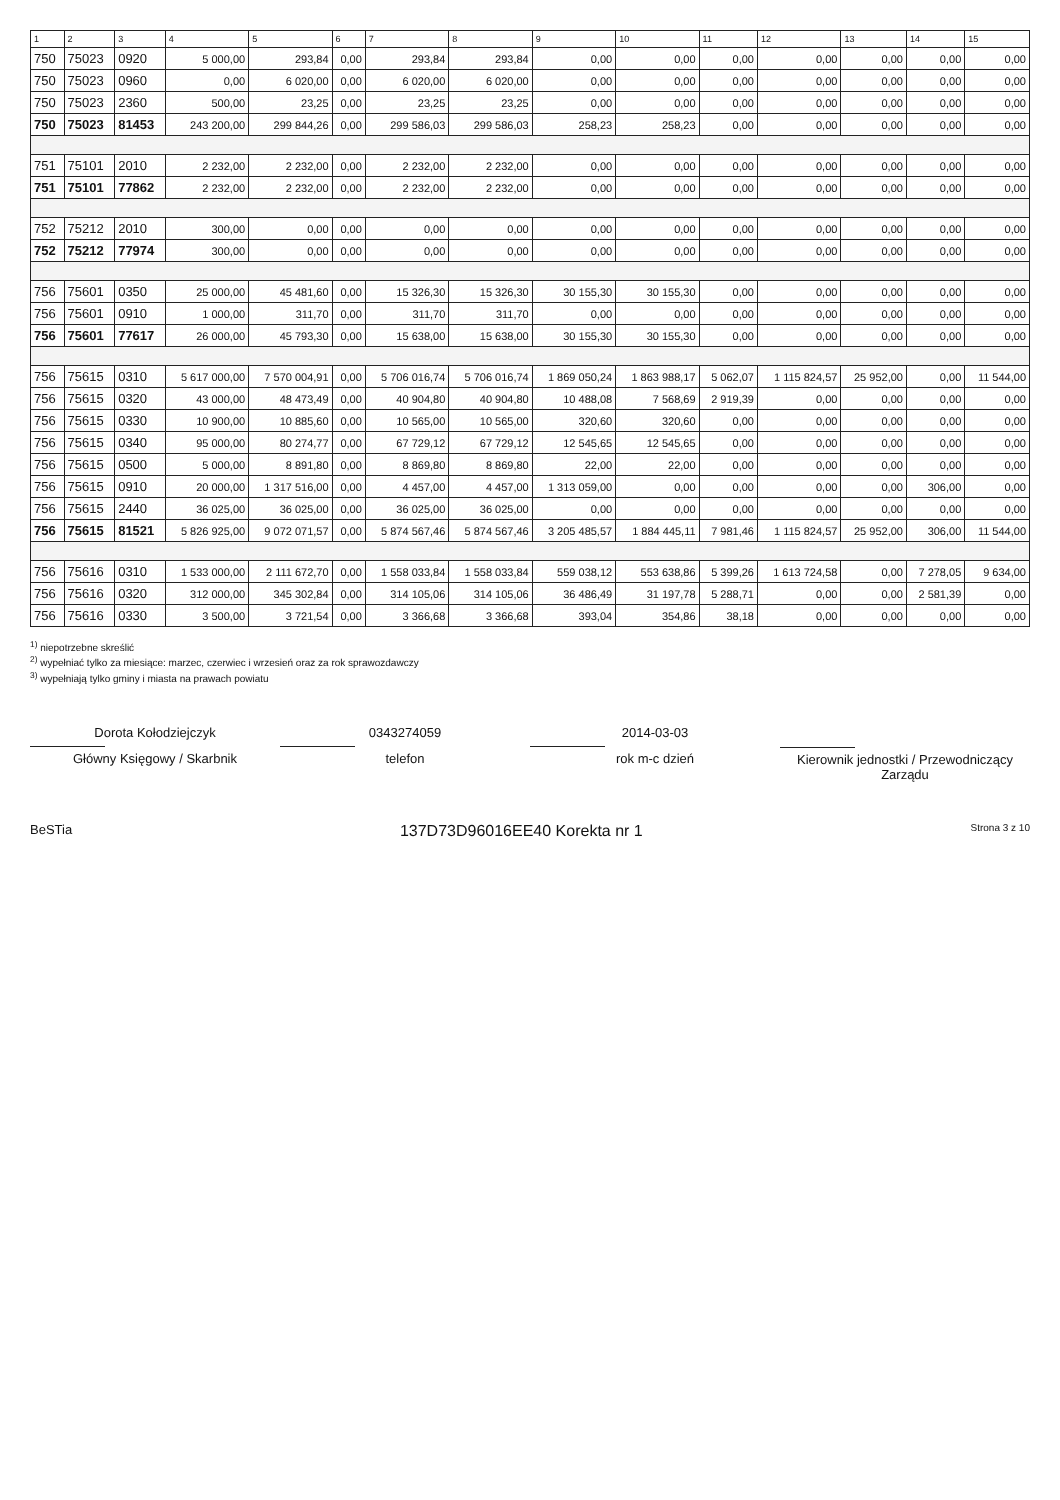| 1 | 2 | 3 | 4 | 5 | 6 | 7 | 8 | 9 | 10 | 11 | 12 | 13 | 14 | 15 |
| --- | --- | --- | --- | --- | --- | --- | --- | --- | --- | --- | --- | --- | --- | --- |
| 750 | 75023 | 0920 | 5 000,00 | 293,84 | 0,00 | 293,84 | 293,84 | 0,00 | 0,00 | 0,00 | 0,00 | 0,00 | 0,00 | 0,00 |
| 750 | 75023 | 0960 | 0,00 | 6 020,00 | 0,00 | 6 020,00 | 6 020,00 | 0,00 | 0,00 | 0,00 | 0,00 | 0,00 | 0,00 | 0,00 |
| 750 | 75023 | 2360 | 500,00 | 23,25 | 0,00 | 23,25 | 23,25 | 0,00 | 0,00 | 0,00 | 0,00 | 0,00 | 0,00 | 0,00 |
| 750 | 75023 | 81453 | 243 200,00 | 299 844,26 | 0,00 | 299 586,03 | 299 586,03 | 258,23 | 258,23 | 0,00 | 0,00 | 0,00 | 0,00 | 0,00 |
| 751 | 75101 | 2010 | 2 232,00 | 2 232,00 | 0,00 | 2 232,00 | 2 232,00 | 0,00 | 0,00 | 0,00 | 0,00 | 0,00 | 0,00 | 0,00 |
| 751 | 75101 | 77862 | 2 232,00 | 2 232,00 | 0,00 | 2 232,00 | 2 232,00 | 0,00 | 0,00 | 0,00 | 0,00 | 0,00 | 0,00 | 0,00 |
| 752 | 75212 | 2010 | 300,00 | 0,00 | 0,00 | 0,00 | 0,00 | 0,00 | 0,00 | 0,00 | 0,00 | 0,00 | 0,00 | 0,00 |
| 752 | 75212 | 77974 | 300,00 | 0,00 | 0,00 | 0,00 | 0,00 | 0,00 | 0,00 | 0,00 | 0,00 | 0,00 | 0,00 | 0,00 |
| 756 | 75601 | 0350 | 25 000,00 | 45 481,60 | 0,00 | 15 326,30 | 15 326,30 | 30 155,30 | 30 155,30 | 0,00 | 0,00 | 0,00 | 0,00 | 0,00 |
| 756 | 75601 | 0910 | 1 000,00 | 311,70 | 0,00 | 311,70 | 311,70 | 0,00 | 0,00 | 0,00 | 0,00 | 0,00 | 0,00 | 0,00 |
| 756 | 75601 | 77617 | 26 000,00 | 45 793,30 | 0,00 | 15 638,00 | 15 638,00 | 30 155,30 | 30 155,30 | 0,00 | 0,00 | 0,00 | 0,00 | 0,00 |
| 756 | 75615 | 0310 | 5 617 000,00 | 7 570 004,91 | 0,00 | 5 706 016,74 | 5 706 016,74 | 1 869 050,24 | 1 863 988,17 | 5 062,07 | 1 115 824,57 | 25 952,00 | 0,00 | 11 544,00 |
| 756 | 75615 | 0320 | 43 000,00 | 48 473,49 | 0,00 | 40 904,80 | 40 904,80 | 10 488,08 | 7 568,69 | 2 919,39 | 0,00 | 0,00 | 0,00 | 0,00 |
| 756 | 75615 | 0330 | 10 900,00 | 10 885,60 | 0,00 | 10 565,00 | 10 565,00 | 320,60 | 320,60 | 0,00 | 0,00 | 0,00 | 0,00 | 0,00 |
| 756 | 75615 | 0340 | 95 000,00 | 80 274,77 | 0,00 | 67 729,12 | 67 729,12 | 12 545,65 | 12 545,65 | 0,00 | 0,00 | 0,00 | 0,00 | 0,00 |
| 756 | 75615 | 0500 | 5 000,00 | 8 891,80 | 0,00 | 8 869,80 | 8 869,80 | 22,00 | 22,00 | 0,00 | 0,00 | 0,00 | 0,00 | 0,00 |
| 756 | 75615 | 0910 | 20 000,00 | 1 317 516,00 | 0,00 | 4 457,00 | 4 457,00 | 1 313 059,00 | 0,00 | 0,00 | 0,00 | 0,00 | 306,00 | 0,00 |
| 756 | 75615 | 2440 | 36 025,00 | 36 025,00 | 0,00 | 36 025,00 | 36 025,00 | 0,00 | 0,00 | 0,00 | 0,00 | 0,00 | 0,00 | 0,00 |
| 756 | 75615 | 81521 | 5 826 925,00 | 9 072 071,57 | 0,00 | 5 874 567,46 | 5 874 567,46 | 3 205 485,57 | 1 884 445,11 | 7 981,46 | 1 115 824,57 | 25 952,00 | 306,00 | 11 544,00 |
| 756 | 75616 | 0310 | 1 533 000,00 | 2 111 672,70 | 0,00 | 1 558 033,84 | 1 558 033,84 | 559 038,12 | 553 638,86 | 5 399,26 | 1 613 724,58 | 0,00 | 7 278,05 | 9 634,00 |
| 756 | 75616 | 0320 | 312 000,00 | 345 302,84 | 0,00 | 314 105,06 | 314 105,06 | 36 486,49 | 31 197,78 | 5 288,71 | 0,00 | 0,00 | 2 581,39 | 0,00 |
| 756 | 75616 | 0330 | 3 500,00 | 3 721,54 | 0,00 | 3 366,68 | 3 366,68 | 393,04 | 354,86 | 38,18 | 0,00 | 0,00 | 0,00 | 0,00 |
<sup>1)</sup> niepotrzebne skreślić
<sup>2)</sup> wypełniać tylko za miesiące: marzec, czerwiec i wrzesień oraz za rok sprawozdawczy
<sup>3)</sup> wypełniają tylko gminy i miasta na prawach powiatu
Dorota Kołodziejczyk
Główny Księgowy / Skarbnik
0343274059
telefon
2014-03-03
rok m-c dzień
Kierownik jednostki / Przewodniczący Zarządu
BeSTia 137D73D96016EE40 Korekta nr 1 Strona 3 z 10